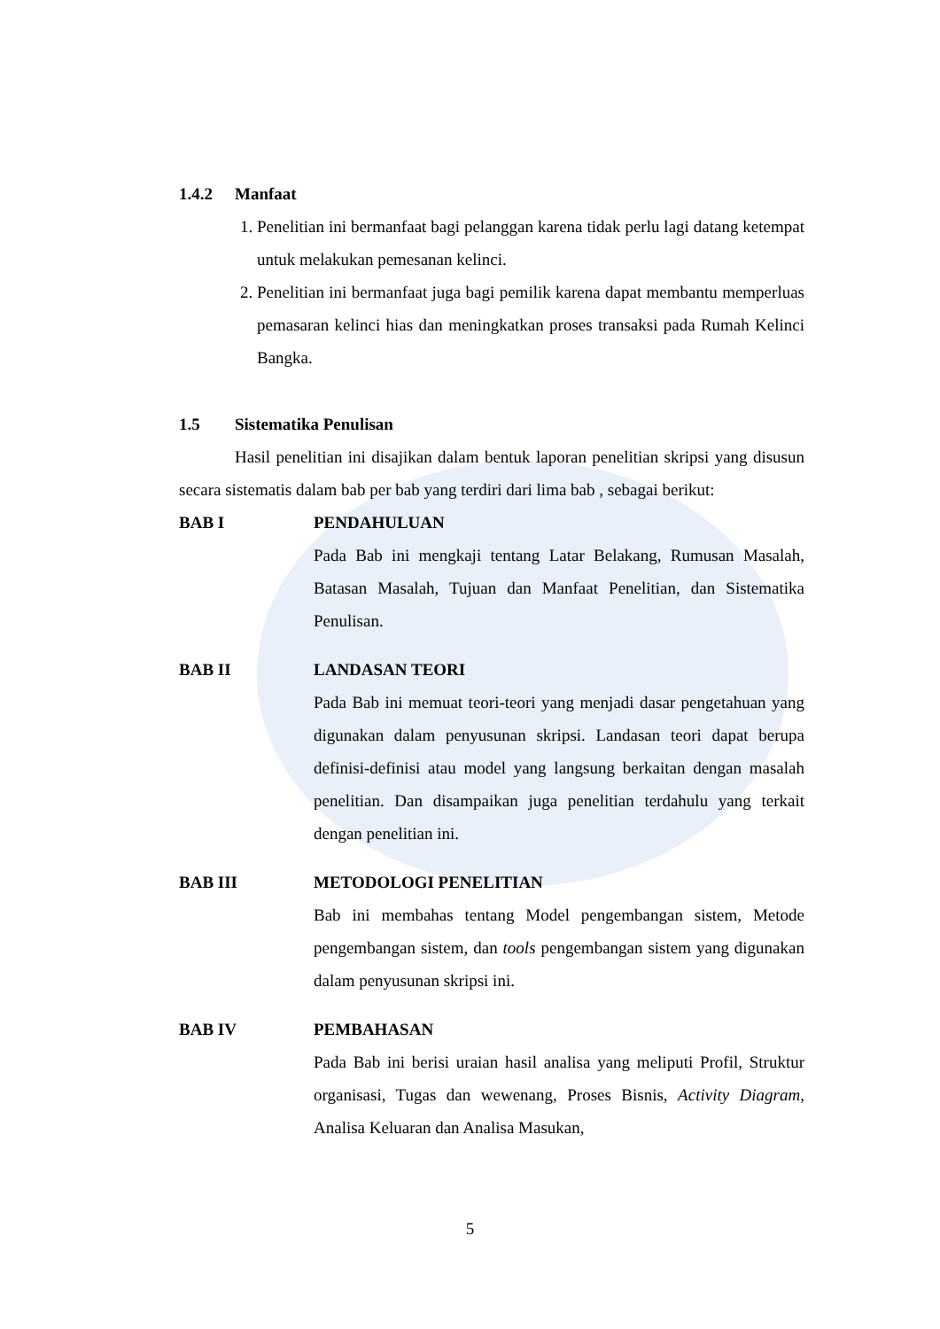1.4.2 Manfaat
1. Penelitian ini bermanfaat bagi pelanggan karena tidak perlu lagi datang ketempat untuk melakukan pemesanan kelinci.
2. Penelitian ini bermanfaat juga bagi pemilik karena dapat membantu memperluas pemasaran kelinci hias dan meningkatkan proses transaksi pada Rumah Kelinci Bangka.
1.5 Sistematika Penulisan
Hasil penelitian ini disajikan dalam bentuk laporan penelitian skripsi yang disusun secara sistematis dalam bab per bab yang terdiri dari lima bab , sebagai berikut:
BAB I PENDAHULUAN
Pada Bab ini mengkaji tentang Latar Belakang, Rumusan Masalah, Batasan Masalah, Tujuan dan Manfaat Penelitian, dan Sistematika Penulisan.
BAB II LANDASAN TEORI
Pada Bab ini memuat teori-teori yang menjadi dasar pengetahuan yang digunakan dalam penyusunan skripsi. Landasan teori dapat berupa definisi-definisi atau model yang langsung berkaitan dengan masalah penelitian. Dan disampaikan juga penelitian terdahulu yang terkait dengan penelitian ini.
BAB III METODOLOGI PENELITIAN
Bab ini membahas tentang Model pengembangan sistem, Metode pengembangan sistem, dan tools pengembangan sistem yang digunakan dalam penyusunan skripsi ini.
BAB IV PEMBAHASAN
Pada Bab ini berisi uraian hasil analisa yang meliputi Profil, Struktur organisasi, Tugas dan wewenang, Proses Bisnis, Activity Diagram, Analisa Keluaran dan Analisa Masukan,
5